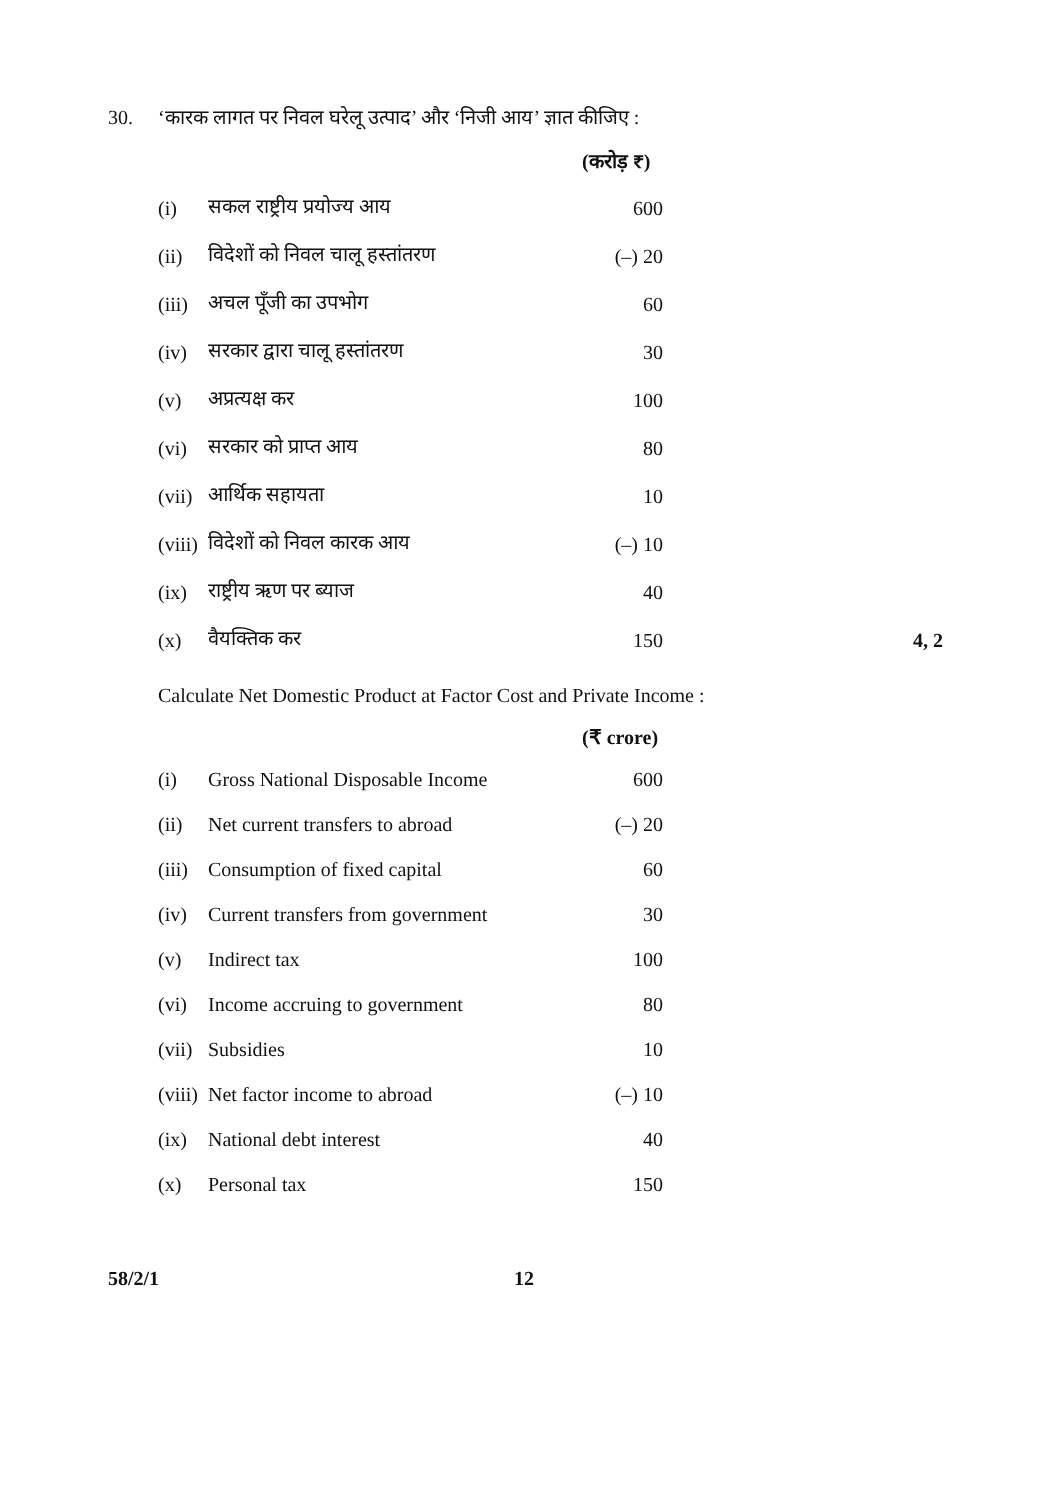30. ‘कारक लागत पर निवल घरेलू उत्पाद’ और ‘निजी आय’ ज्ञात कीजिए :
(करोड़ ₹)
| (i) | सकल राष्ट्रीय प्रयोज्य आय | 600 | |
| (ii) | विदेशों को निवल चालू हस्तांतरण | (–) 20 | |
| (iii) | अचल पूँजी का उपभोग | 60 | |
| (iv) | सरकार द्वारा चालू हस्तांतरण | 30 | |
| (v) | अप्रत्यक्ष कर | 100 | |
| (vi) | सरकार को प्राप्त आय | 80 | |
| (vii) | आर्थिक सहायता | 10 | |
| (viii) | विदेशों को निवल कारक आय | (–) 10 | |
| (ix) | राष्ट्रीय ऋण पर ब्याज | 40 | |
| (x) | वैयक्तिक कर | 150 | 4, 2 |
Calculate Net Domestic Product at Factor Cost and Private Income :
(₹ crore)
| (i) | Gross National Disposable Income | 600 |
| (ii) | Net current transfers to abroad | (–) 20 |
| (iii) | Consumption of fixed capital | 60 |
| (iv) | Current transfers from government | 30 |
| (v) | Indirect tax | 100 |
| (vi) | Income accruing to government | 80 |
| (vii) | Subsidies | 10 |
| (viii) | Net factor income to abroad | (–) 10 |
| (ix) | National debt interest | 40 |
| (x) | Personal tax | 150 |
58/2/1 12